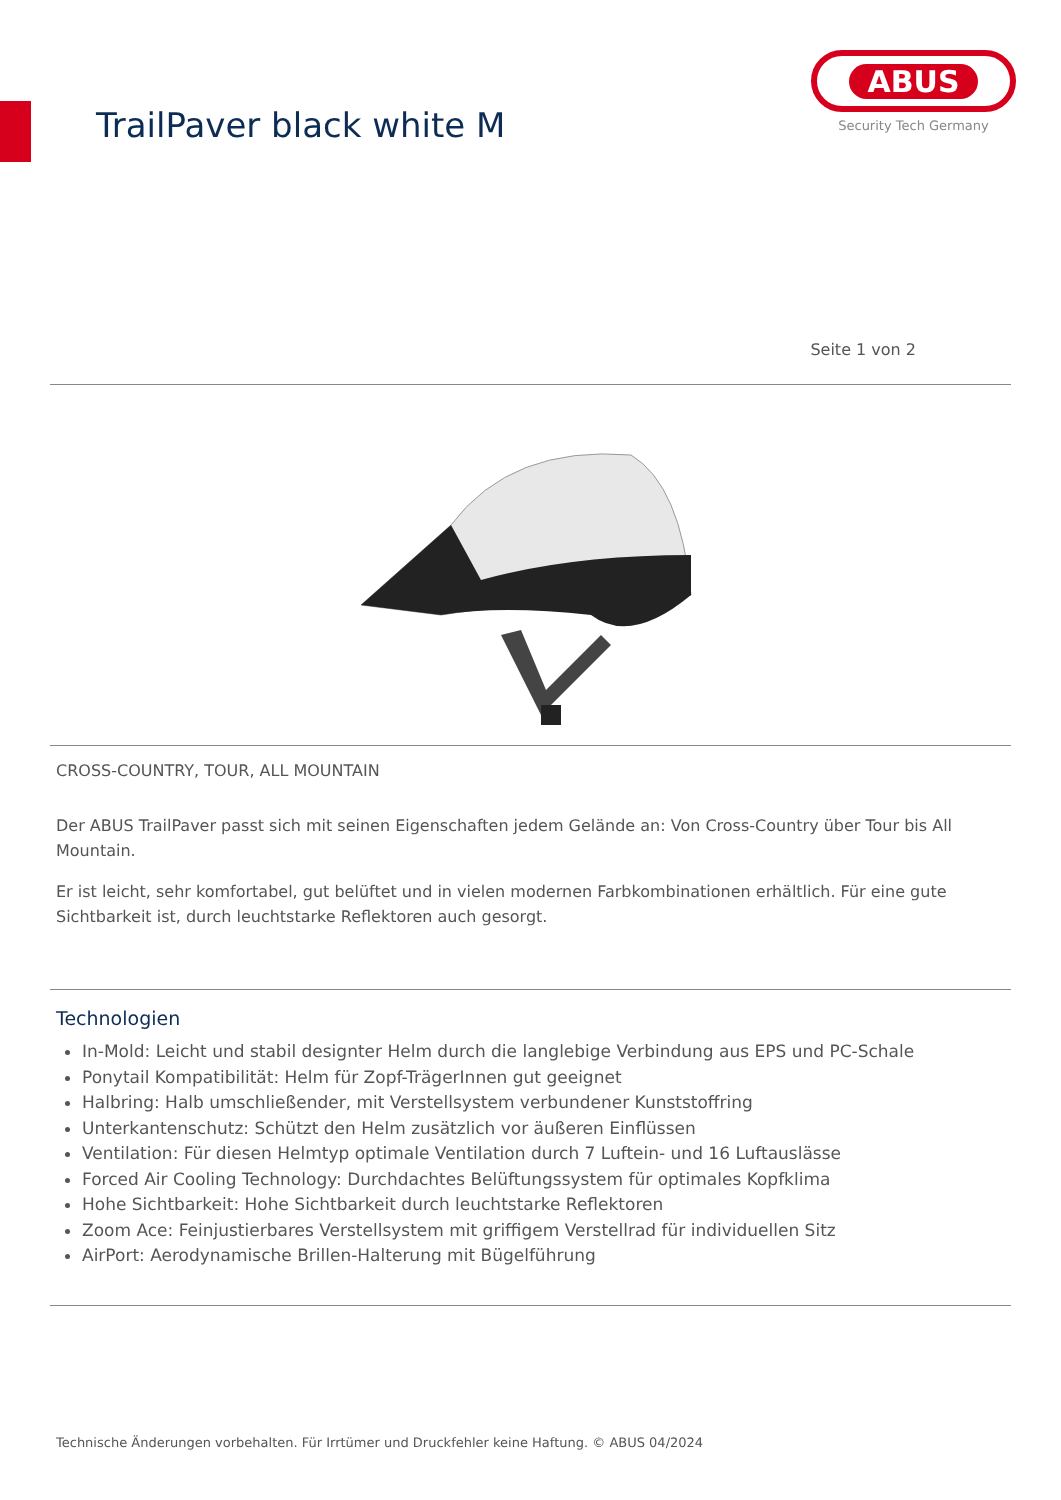TrailPaver black white M
ABUS
Security Tech Germany
Seite 1 von 2
CROSS-COUNTRY, TOUR, ALL MOUNTAIN
Der ABUS TrailPaver passt sich mit seinen Eigenschaften jedem Gelände an: Von Cross-Country über Tour bis All Mountain.
Er ist leicht, sehr komfortabel, gut belüftet und in vielen modernen Farbkombinationen erhältlich. Für eine gute Sichtbarkeit ist, durch leuchtstarke Reflektoren auch gesorgt.
Technologien
In-Mold: Leicht und stabil designter Helm durch die langlebige Verbindung aus EPS und PC-Schale
Ponytail Kompatibilität: Helm für Zopf-TrägerInnen gut geeignet
Halbring: Halb umschließender, mit Verstellsystem verbundener Kunststoffring
Unterkantenschutz: Schützt den Helm zusätzlich vor äußeren Einflüssen
Ventilation: Für diesen Helmtyp optimale Ventilation durch 7 Luftein- und 16 Luftauslässe
Forced Air Cooling Technology: Durchdachtes Belüftungssystem für optimales Kopfklima
Hohe Sichtbarkeit: Hohe Sichtbarkeit durch leuchtstarke Reflektoren
Zoom Ace: Feinjustierbares Verstellsystem mit griffigem Verstellrad für individuellen Sitz
AirPort: Aerodynamische Brillen-Halterung mit Bügelführung
Technische Änderungen vorbehalten. Für Irrtümer und Druckfehler keine Haftung. © ABUS 04/2024